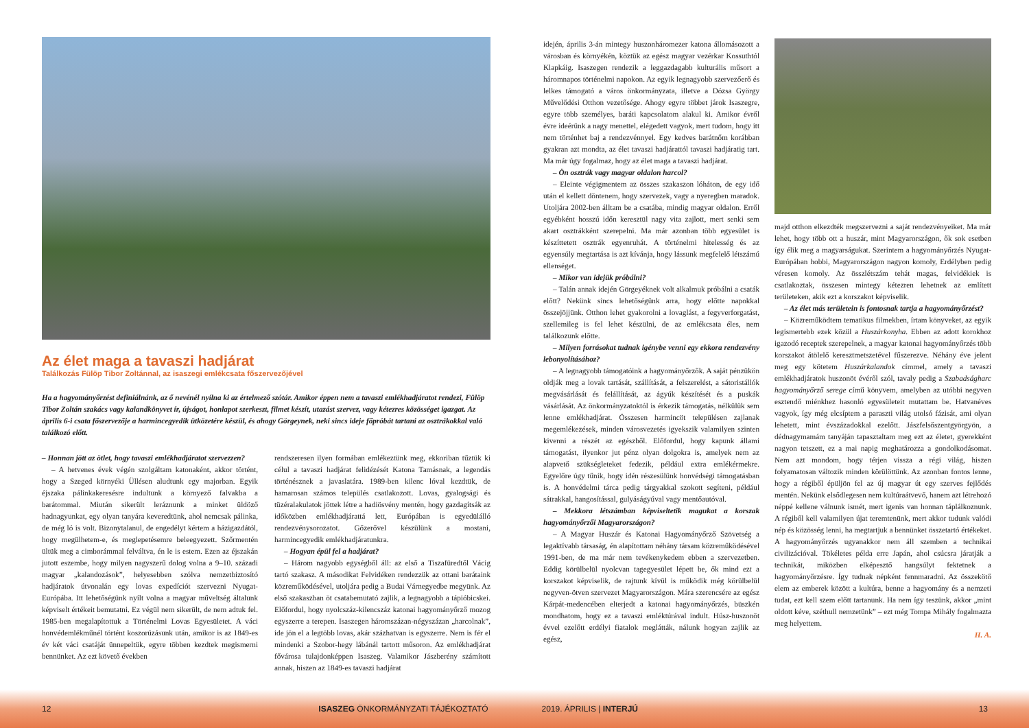Az élet maga a tavaszi hadjárat
Találkozás Fülöp Tibor Zoltánnal, az isaszegi emlékcsata főszervezőjével
Ha a hagyományőrzést definiálnánk, az ő nevénél nyílna ki az értelmező szótár. Amikor éppen nem a tavaszi emlékhadjáratot rendezi, Fülöp Tibor Zoltán szakács vagy kalandkönyvet ír, újságot, honlapot szerkeszt, filmet készít, utazást szervez, vagy kétezres közösséget igazgat. Az április 6-i csata főszervezője a harmincegyedik ütközetére készül, és ahogy Görgeynek, neki sincs ideje főpróbát tartani az osztrákokkal való találkozó előtt.
– Honnan jött az ötlet, hogy tavaszi emlékhadjáratot szervezzen?
– A hetvenes évek végén szolgáltam katonaként, akkor történt, hogy a Szeged környéki Üllésen aludtunk egy majorban. Egyik éjszaka pálinkakeresésre indultunk a környező falvakba a barátommal. Miután sikerült leráznunk a minket üldöző hadnagyunkat, egy olyan tanyára keveredtünk, ahol nemcsak pálinka, de még ló is volt. Bizonytalanul, de engedélyt kértem a házigazdától, hogy megülhetem-e, és meglepetésemre beleegyezett. Szőrmentén ültük meg a cimborámmal felváltva, én le is estem. Ezen az éjszakán jutott eszembe, hogy milyen nagyszerű dolog volna a 9–10. századi magyar „kalandozások”, helyesebben szólva nemzetbiztosító hadjáratok útvonalán egy lovas expedíciót szervezni Nyugat-Európába. Itt lehetőségünk nyílt volna a magyar műveltség általunk képviselt értékeit bemutatni. Ez végül nem sikerült, de nem adtuk fel. 1985-ben megalapítottuk a Történelmi Lovas Egyesületet. A váci honvédemlékműnél történt koszorúzásunk után, amikor is az 1849-es év két váci csatáját ünnepeltük, egyre többen kezdtek megismerni bennünket. Az ezt követő években
rendszeresen ilyen formában emlékeztünk meg, ekkoriban tűztük ki célul a tavaszi hadjárat felidézését Katona Tamásnak, a legendás történésznek a javaslatára. 1989-ben kilenc lóval kezdtük, de hamarosan számos település csatlakozott. Lovas, gyalogsági és tüzéralakulatok jöttek létre a hadiösvény mentén, hogy gazdagítsák az időközben emlékhadjárattá lett, Európában is egyedülálló rendezvénysorozatot. Gőzerővel készülünk a mostani, harmincegyedik emlékhadjáratunkra.
– Hogyan épül fel a hadjárat?
– Három nagyobb egységből áll: az első a Tiszafüredtől Vácig tartó szakasz. A másodikat Felvidéken rendezzük az ottani barátaink közreműködésével, utoljára pedig a Budai Várnegyedbe megyünk. Az első szakaszban öt csatabemutató zajlik, a legnagyobb a tápióbicskei. Előfordul, hogy nyolcszáz-kilencszáz katonai hagyományőrző mozog egyszerre a terepen. Isaszegen háromszázan-négyszázan „harcolnak”, ide jön el a legtöbb lovas, akár százhatvan is egyszerre. Nem is fér el mindenki a Szobor-hegy lábánál tartott műsoron. Az emlékhadjárat fővárosa tulajdonképpen Isaszeg. Valamikor Jászberény számított annak, hiszen az 1849-es tavaszi hadjárat
idején, április 3-án mintegy huszonháromezer katona állomásozott a városban és környékén, köztük az egész magyar vezérkar Kossuthtól Klapkáig. Isaszegen rendezik a leggazdagabb kulturális műsort a háromnapos történelmi napokon. Az egyik legnagyobb szervezőerő és lelkes támogató a város önkormányzata, illetve a Dózsa György Művelődési Otthon vezetősége. Ahogy egyre többet járok Isaszegre, egyre több személyes, baráti kapcsolatom alakul ki. Amikor évről évre ideérünk a nagy menettel, elégedett vagyok, mert tudom, hogy itt nem történhet baj a rendezvénnyel. Egy kedves barátnőm korábban gyakran azt mondta, az élet tavaszi hadjárattól tavaszi hadjáratig tart. Ma már úgy fogalmaz, hogy az élet maga a tavaszi hadjárat.
– Ön osztrák vagy magyar oldalon harcol?
– Eleinte végigmentem az összes szakaszon lóháton, de egy idő után el kellett döntenem, hogy szervezek, vagy a nyeregben maradok. Utoljára 2002-ben álltam be a csatába, mindig magyar oldalon. Erről egyébként hosszú időn keresztül nagy vita zajlott, mert senki sem akart osztrákként szerepelni. Ma már azonban több egyesület is készíttetett osztrák egyenruhát. A történelmi hitelesség és az egyensúly megtartása is azt kívánja, hogy lássunk megfelelő létszámú ellenséget.
– Mikor van idejük próbálni?
– Talán annak idején Görgeyéknek volt alkalmuk próbálni a csaták előtt? Nekünk sincs lehetőségünk arra, hogy előtte napokkal összejöjjünk. Otthon lehet gyakorolni a lovaglást, a fegyverforgatást, szellemileg is fel lehet készülni, de az emlékcsata éles, nem találkozunk előtte.
– Milyen forrásokat tudnak igénybe venni egy ekkora rendezvény lebonyolításához?
– A legnagyobb támogatóink a hagyományőrzők. A saját pénzükön oldják meg a lovak tartását, szállítását, a felszerelést, a sátoristállók megvásárlását és felállítását, az ágyúk készítését és a puskák vásárlását. Az önkormányzatoktól is érkezik támogatás, nélkülük sem lenne emlékhadjárat. Összesen harmincöt településen zajlanak megemlékezések, minden városvezetés igyekszik valamilyen szinten kivenni a részét az egészből. Előfordul, hogy kapunk állami támogatást, ilyenkor jut pénz olyan dolgokra is, amelyek nem az alapvető szükségleteket fedezik, például extra emlékérmekre. Egyelőre úgy tűnik, hogy idén részesülünk honvédségi támogatásban is. A honvédelmi tárca pedig tárgyakkal szokott segíteni, például sátrakkal, hangosítással, gulyáságyúval vagy mentőautóval.
– Mekkora létszámban képviseltetik magukat a korszak hagyományőrzői Magyarországon?
– A Magyar Huszár és Katonai Hagyományőrző Szövetség a legaktívabb társaság, én alapítottam néhány társam közreműködésével 1991-ben, de ma már nem tevékenykedem ebben a szervezetben. Eddig körülbelül nyolcvan tagegyesület lépett be, ők mind ezt a korszakot képviselik, de rajtunk kívül is működik még körülbelül negyven-ötven szervezet Magyarországon. Mára szerencsére az egész Kárpát-medencében elterjedt a katonai hagyományőrzés, büszkén mondhatom, hogy ez a tavaszi emléktúrával indult. Húsz-huszonöt évvel ezelőtt erdélyi fiatalok meglátták, nálunk hogyan zajlik az egész,
majd otthon elkezdték megszervezni a saját rendezvényeiket. Ma már lehet, hogy több ott a huszár, mint Magyarországon, ők sok esetben így élik meg a magyarságukat. Szerintem a hagyományőrzés Nyugat-Európában hobbi, Magyarországon nagyon komoly, Erdélyben pedig véresen komoly. Az összlétszám tehát magas, felvidékiek is csatlakoztak, összesen mintegy kétezren lehetnek az említett területeken, akik ezt a korszakot képviselik.
– Az élet más területein is fontosnak tartja a hagyományőrzést?
– Közreműködtem tematikus filmekben, írtam könyveket, az egyik legismertebb ezek közül a Huszárkonyha. Ebben az adott korokhoz igazodó receptek szerepelnek, a magyar katonai hagyományőrzés több korszakot átölelő keresztmetszetével fűszerezve. Néhány éve jelent meg egy kötetem Huszárkalandok címmel, amely a tavaszi emlékhadjáratok huszonöt évéről szól, tavaly pedig a Szabadságharc hagyományőrző serege című könyvem, amelyben az utóbbi negyven esztendő miénkhez hasonló egyesületeit mutattam be. Hatvanéves vagyok, így még elcsíptem a paraszti világ utolsó fázisát, ami olyan lehetett, mint évszázadokkal ezelőtt. Jászfelsőszentgyörgyön, a dédnagymamám tanyáján tapasztaltam meg ezt az életet, gyerekként nagyon tetszett, ez a mai napig meghatározza a gondolkodásomat. Nem azt mondom, hogy térjen vissza a régi világ, hiszen folyamatosan változik minden körülöttünk. Az azonban fontos lenne, hogy a régiből épüljön fel az új magyar út egy szerves fejlődés mentén. Nekünk elsődlegesen nem kultúraátvevő, hanem azt létrehozó néppé kellene válnunk ismét, mert igenis van honnan táplálkoznunk. A régiből kell valamilyen újat teremtenünk, mert akkor tudunk valódi nép és közösség lenni, ha megtartjuk a bennünket összetartó értékeket. A hagyományőrzés ugyanakkor nem áll szemben a technikai civilizációval. Tökéletes példa erre Japán, ahol csúcsra járatják a technikát, miközben elképesztő hangsúlyt fektetnek a hagyományőrzésre. Így tudnak népként fennmaradni. Az összekötő elem az emberek között a kultúra, benne a hagyomány és a nemzeti tudat, ezt kell szem előtt tartanunk. Ha nem így teszünk, akkor „mint oldott kéve, széthull nemzetünk” – ezt még Tompa Mihály fogalmazta meg helyettem.
H. A.
12
ISASZEG ÖNKORMÁNYZATI TÁJÉKOZTATÓ
2019. ÁPRILIS | INTERJÚ 13